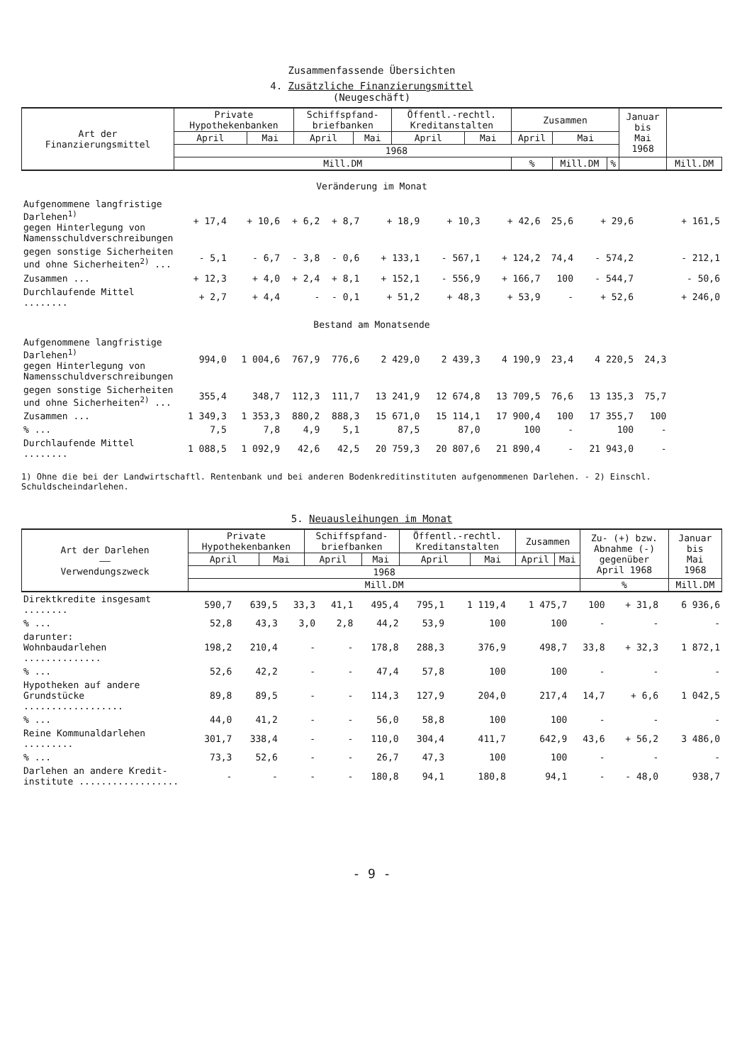Zusammenfassende Übersichten
4. Zusätzliche Finanzierungsmittel
(Neugeschäft)
| Art der Finanzierungsmittel | Private Hypothekenbanken | | Schiffspfand- briefbanken | | Öffentl.-rechtl. Kreditanstalten | | Zusammen | | | | Januar bis Mai 1968 | |
| --- | --- | --- | --- | --- | --- | --- | --- | --- | --- | --- | --- | --- |
| | April | Mai | April | Mai | April | Mai | April | | Mai | | | |
| | 1968 | | | | | | | | | | | |
| | Mill.DM | | | | | | | % | Mill.DM | % | | Mill.DM |
| Veränderung im Monat | | | | | | | | | | | |
| Aufgenommene langfristige Darlehen<sup>1)</sup> gegen Hinterlegung von Namensschuldverschreibungen | + 17,4 | + 10,6 | + 6,2 | + 8,7 | + 18,9 | + 10,3 | + 42,6 | 25,6 | + 29,6 | | + 161,5 |
| gegen sonstige Sicherheiten und ohne Sicherheiten<sup>2)</sup> ... | - 5,1 | - 6,7 | - 3,8 | - 0,6 | + 133,1 | - 567,1 | + 124,2 | 74,4 | - 574,2 | | - 212,1 |
| Zusammen ... | + 12,3 | + 4,0 | + 2,4 | + 8,1 | + 152,1 | - 556,9 | + 166,7 | 100 | - 544,7 | | - 50,6 |
| Durchlaufende Mittel ........ | + 2,7 | + 4,4 | - | - 0,1 | + 51,2 | + 48,3 | + 53,9 | - | + 52,6 | | + 246,0 |
| Bestand am Monatsende | | | | | | | | | | | |
| Aufgenommene langfristige Darlehen<sup>1)</sup> gegen Hinterlegung von Namensschuldverschreibungen | 994,0 | 1 004,6 | 767,9 | 776,6 | 2 429,0 | 2 439,3 | 4 190,9 | 23,4 | 4 220,5 | 24,3 | |
| gegen sonstige Sicherheiten und ohne Sicherheiten<sup>2)</sup> ... | 355,4 | 348,7 | 112,3 | 111,7 | 13 241,9 | 12 674,8 | 13 709,5 | 76,6 | 13 135,3 | 75,7 | |
| Zusammen ... | 1 349,3 | 1 353,3 | 880,2 | 888,3 | 15 671,0 | 15 114,1 | 17 900,4 | 100 | 17 355,7 | 100 | |
| % ... | 7,5 | 7,8 | 4,9 | 5,1 | 87,5 | 87,0 | 100 | - | 100 | - | |
| Durchlaufende Mittel ........ | 1 088,5 | 1 092,9 | 42,6 | 42,5 | 20 759,3 | 20 807,6 | 21 890,4 | - | 21 943,0 | - | |
1) Ohne die bei der Landwirtschaftl. Rentenbank und bei anderen Bodenkreditinstituten aufgenommenen Darlehen. - 2) Einschl. Schuldscheindarlehen.
5. Neuausleihungen im Monat
| Art der Darlehen —— Verwendungszweck | Private Hypothekenbanken | | Schiffspfand- briefbanken | | Öffentl.-rechtl. Kreditanstalten | | Zusammen | | Zu- (+) bzw. Abnahme (-) gegenüber April 1968 | Januar bis Mai 1968 |
| --- | --- | --- | --- | --- | --- | --- | --- | --- | --- | --- |
| | April | Mai | April | Mai | April | Mai | April | Mai | | |
| | 1968 | | | | | | | | | |
| | Mill.DM | | | | | | | | % | Mill.DM |
| Direktkredite insgesamt ........ | 590,7 | 639,5 | 33,3 | 41,1 | 495,4 | 795,1 | 1 119,4 | 1 475,7 | 100 | + 31,8 | 6 936,6 |
| % ... | 52,8 | 43,3 | 3,0 | 2,8 | 44,2 | 53,9 | 100 | 100 | - | - | - |
| darunter: Wohnbaudarlehen .............. | 198,2 | 210,4 | - | - | 178,8 | 288,3 | 376,9 | 498,7 | 33,8 | + 32,3 | 1 872,1 |
| % ... | 52,6 | 42,2 | - | - | 47,4 | 57,8 | 100 | 100 | - | - | - |
| Hypotheken auf andere Grundstücke .................. | 89,8 | 89,5 | - | - | 114,3 | 127,9 | 204,0 | 217,4 | 14,7 | + 6,6 | 1 042,5 |
| % ... | 44,0 | 41,2 | - | - | 56,0 | 58,8 | 100 | 100 | - | - | - |
| Reine Kommunaldarlehen ......... | 301,7 | 338,4 | - | - | 110,0 | 304,4 | 411,7 | 642,9 | 43,6 | + 56,2 | 3 486,0 |
| % ... | 73,3 | 52,6 | - | - | 26,7 | 47,3 | 100 | 100 | - | - | - |
| Darlehen an andere Kredit- institute .................. | - | - | - | - | 180,8 | 94,1 | 180,8 | 94,1 | - | - 48,0 | 938,7 |
- 9 -